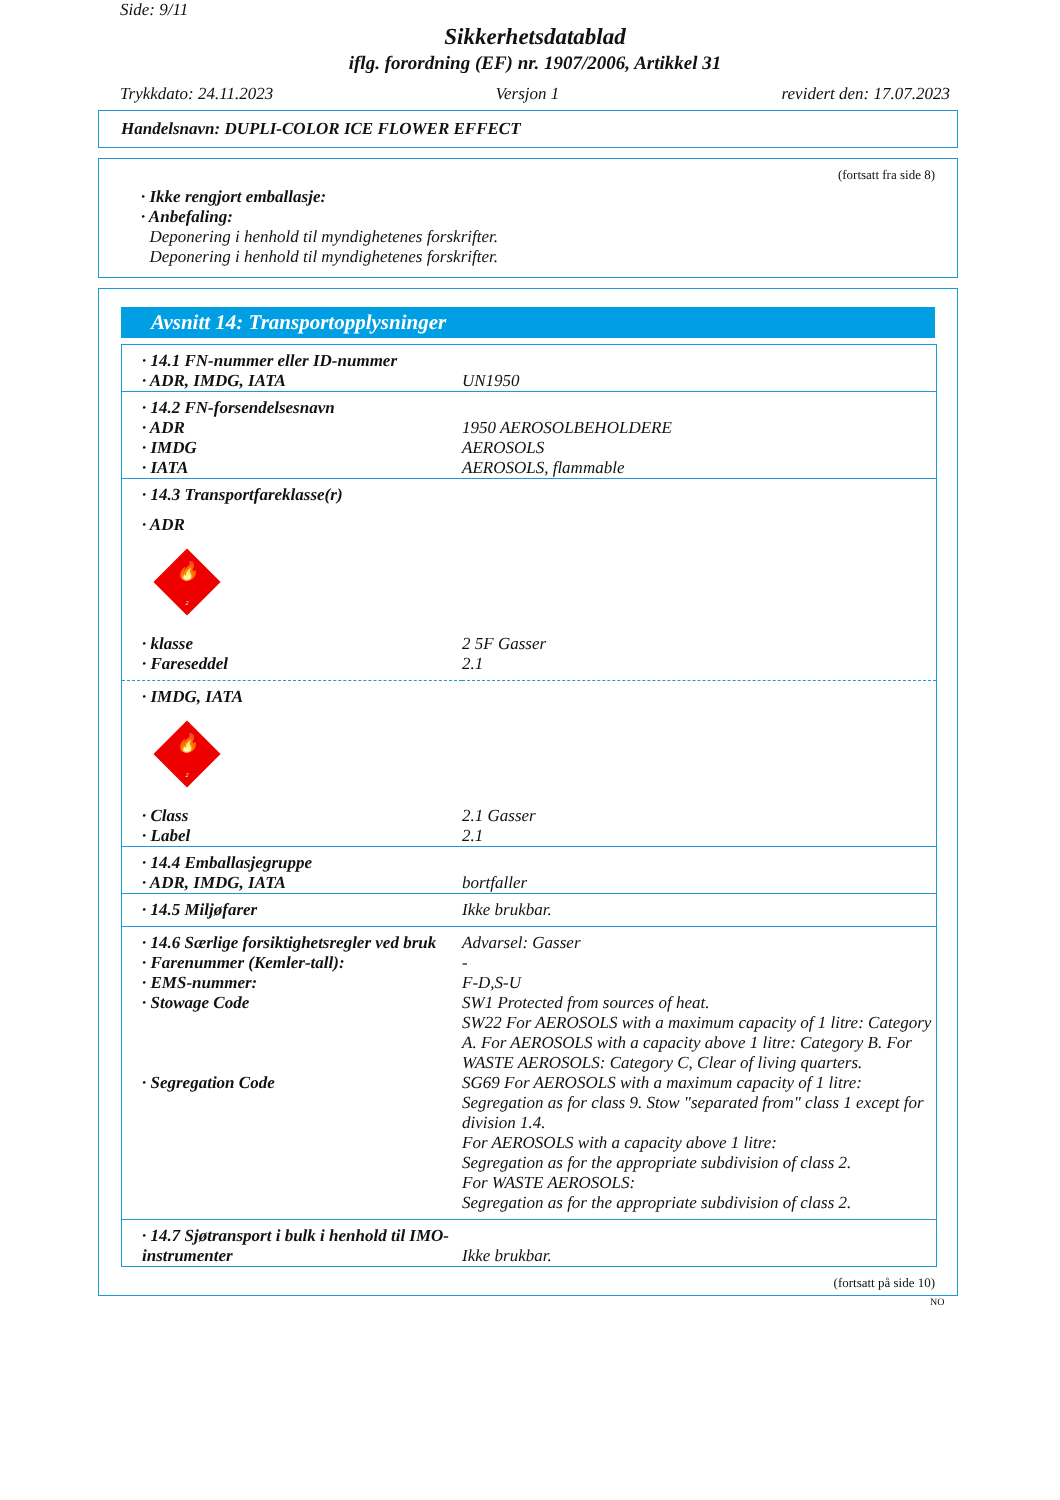Side: 9/11
Sikkerhetsdatablad
iflg. forordning (EF) nr. 1907/2006, Artikkel 31
Trykkdato: 24.11.2023 Versjon 1 revidert den: 17.07.2023
Handelsnavn: DUPLI-COLOR ICE FLOWER EFFECT
(fortsatt fra side 8)
· Ikke rengjort emballasje:
· Anbefaling:
Deponering i henhold til myndighetenes forskrifter.
Deponering i henhold til myndighetenes forskrifter.
Avsnitt 14: Transportopplysninger
| · 14.1 FN-nummer eller ID-nummer | |
| · ADR, IMDG, IATA | UN1950 |
| · 14.2 FN-forsendelsesnavn | |
| · ADR | 1950 AEROSOLBEHOLDERE |
| · IMDG | AEROSOLS |
| · IATA | AEROSOLS, flammable |
| · 14.3 Transportfareklasse(r) | |
| · ADR | |
| 🔥 2 | |
| · klasse | 2 5F Gasser |
| · Fareseddel | 2.1 |
| · IMDG, IATA | |
| 🔥 2 | |
| · Class | 2.1 Gasser |
| · Label | 2.1 |
| · 14.4 Emballasjegruppe | |
| · ADR, IMDG, IATA | bortfaller |
| · 14.5 Miljøfarer | Ikke brukbar. |
| · 14.6 Særlige forsiktighetsregler ved bruk | Advarsel: Gasser |
| · Farenummer (Kemler-tall): | - |
| · EMS-nummer: | F-D,S-U |
| · Stowage Code | SW1 Protected from sources of heat. SW22 For AEROSOLS with a maximum capacity of 1 litre: Category A. For AEROSOLS with a capacity above 1 litre: Category B. For WASTE AEROSOLS: Category C, Clear of living quarters. |
| · Segregation Code | SG69 For AEROSOLS with a maximum capacity of 1 litre: Segregation as for class 9. Stow "separated from" class 1 except for division 1.4. For AEROSOLS with a capacity above 1 litre: Segregation as for the appropriate subdivision of class 2. For WASTE AEROSOLS: Segregation as for the appropriate subdivision of class 2. |
| · 14.7 Sjøtransport i bulk i henhold til IMO-instrumenter | Ikke brukbar. |
(fortsatt på side 10)
NO